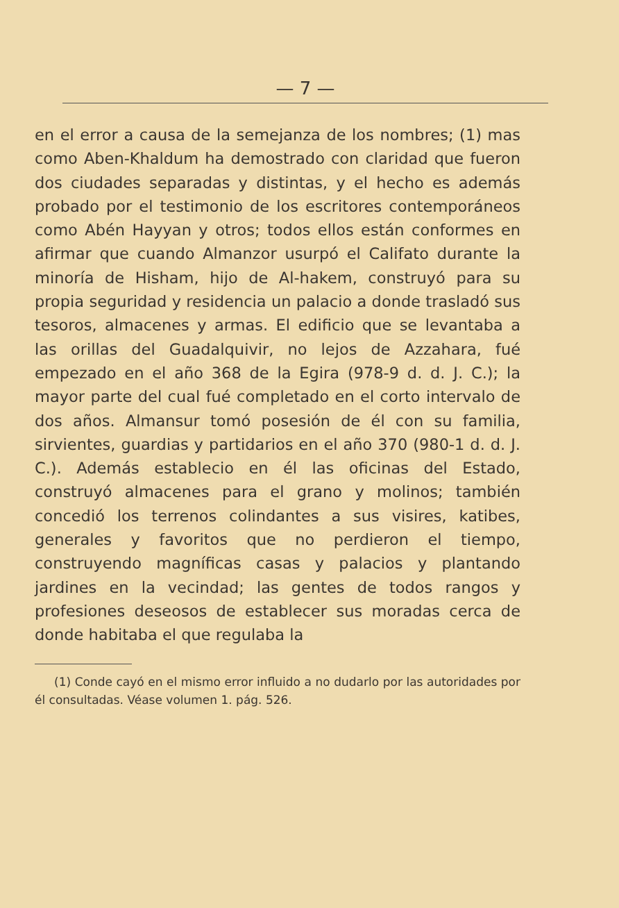— 7 —
en el error a causa de la semejanza de los nombres; (1) mas como Aben-Khaldum ha demostrado con claridad que fueron dos ciudades separadas y distintas, y el hecho es además probado por el testimonio de los escritores contemporáneos como Abén Hayyan y otros; todos ellos están conformes en afirmar que cuando Almanzor usurpó el Califato durante la minoría de Hisham, hijo de Al-hakem, construyó para su propia seguridad y residencia un palacio a donde trasladó sus tesoros, almacenes y armas. El edificio que se levantaba a las orillas del Guadalquivir, no lejos de Azzahara, fué empezado en el año 368 de la Egira (978-9 d. d. J. C.); la mayor parte del cual fué completado en el corto intervalo de dos años. Almansur tomó posesión de él con su familia, sirvientes, guardias y partidarios en el año 370 (980-1 d. d. J. C.). Además establecio en él las oficinas del Estado, construyó almacenes para el grano y molinos; también concedió los terrenos colindantes a sus visires, katibes, generales y favoritos que no perdieron el tiempo, construyendo magníficas casas y palacios y plantando jardines en la vecindad; las gentes de todos rangos y profesiones deseosos de establecer sus moradas cerca de donde habitaba el que regulaba la
(1) Conde cayó en el mismo error influido a no dudarlo por las autoridades por él consultadas. Véase volumen 1. pág. 526.